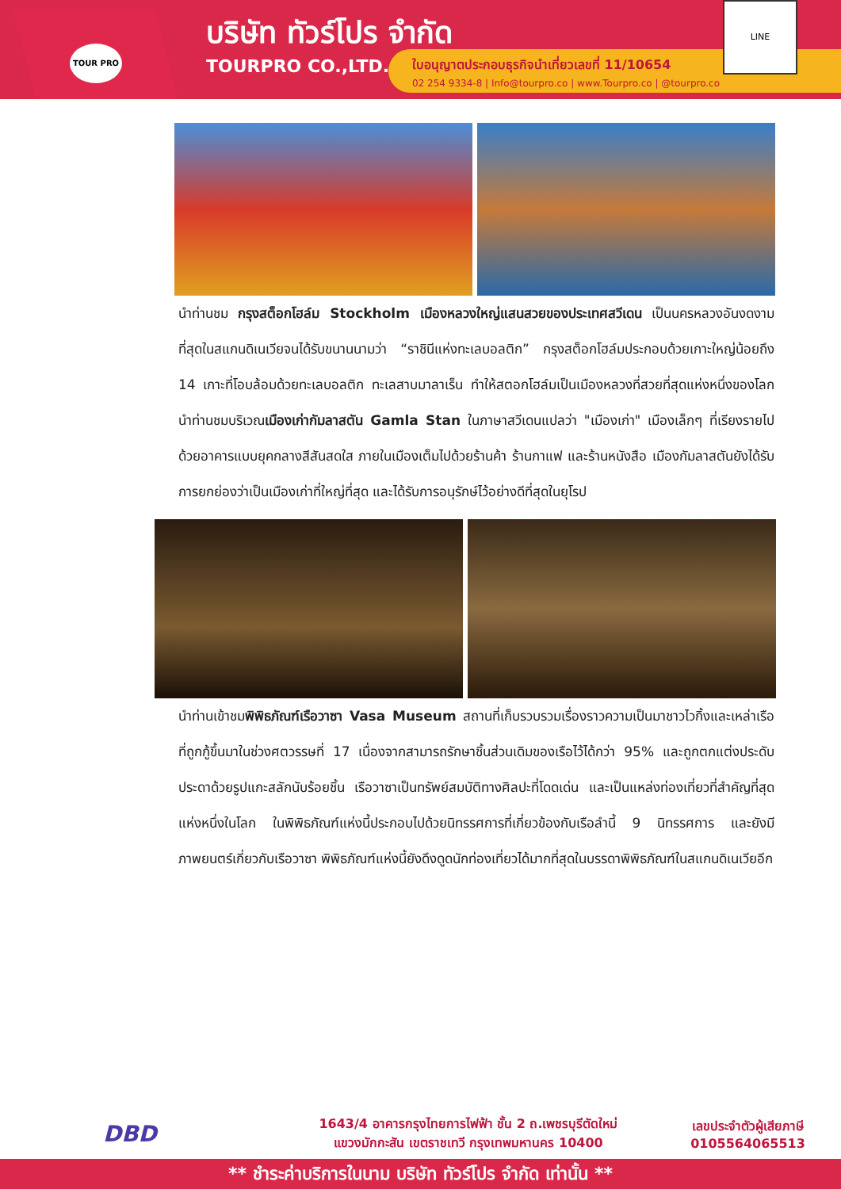TOUR PRO
บริษัท ทัวร์โปร จำกัด
TOURPRO CO.,LTD.
ใบอนุญาตประกอบธุรกิจนำเที่ยวเลขที่ 11/10654
02 254 9334-8 | Info@tourpro.co | www.Tourpro.co | @tourpro.co
LINE
นำท่านชม กรุงสต็อกโฮล์ม Stockholm เมืองหลวงใหญ่แสนสวยของประเทศสวีเดน เป็นนครหลวงอันงดงามที่สุดในสแกนดิเนเวียจนได้รับขนานนามว่า “ราชินีแห่งทะเลบอลติก” กรุงสต็อกโฮล์มประกอบด้วยเกาะใหญ่น้อยถึง 14 เกาะที่โอบล้อมด้วยทะเลบอลติก ทะเลสาบมาลาเร็น ทำให้สตอกโฮล์มเป็นเมืองหลวงที่สวยที่สุดแห่งหนึ่งของโลก นำท่านชมบริเวณเมืองเก่ากัมลาสตัน Gamla Stan ในภาษาสวีเดนแปลว่า "เมืองเก่า" เมืองเล็กๆ ที่เรียงรายไปด้วยอาคารแบบยุคกลางสีสันสดใส ภายในเมืองเต็มไปด้วยร้านค้า ร้านกาแฟ และร้านหนังสือ เมืองกัมลาสตันยังได้รับการยกย่องว่าเป็นเมืองเก่าที่ใหญ่ที่สุด และได้รับการอนุรักษ์ไว้อย่างดีที่สุดในยุโรป
นำท่านเข้าชมพิพิธภัณฑ์เรือวาซา Vasa Museum สถานที่เก็บรวบรวมเรื่องราวความเป็นมาชาวไวกิ้งและเหล่าเรือที่ถูกกู้ขึ้นมาในช่วงศตวรรษที่ 17 เนื่องจากสามารถรักษาชิ้นส่วนเดิมของเรือไว้ได้กว่า 95% และถูกตกแต่งประดับประดาด้วยรูปแกะสลักนับร้อยชิ้น เรือวาซาเป็นทรัพย์สมบัติทางศิลปะที่โดดเด่น และเป็นแหล่งท่องเที่ยวที่สำคัญที่สุดแห่งหนึ่งในโลก ในพิพิธภัณฑ์แห่งนี้ประกอบไปด้วยนิทรรศการที่เกี่ยวข้องกับเรือลำนี้ 9 นิทรรศการ และยังมีภาพยนตร์เกี่ยวกับเรือวาซา พิพิธภัณฑ์แห่งนี้ยังดึงดูดนักท่องเที่ยวได้มากที่สุดในบรรดาพิพิธภัณฑ์ในสแกนดิเนเวียอีก
DBD
1643/4 อาคารกรุงไทยการไฟฟ้า ชั้น 2 ถ.เพชรบุรีตัดใหม่
แขวงมักกะสัน เขตราชเทวี กรุงเทพมหานคร 10400
เลขประจำตัวผู้เสียภาษี
0105564065513
** ชำระค่าบริการในนาม บริษัท ทัวร์โปร จำกัด เท่านั้น **